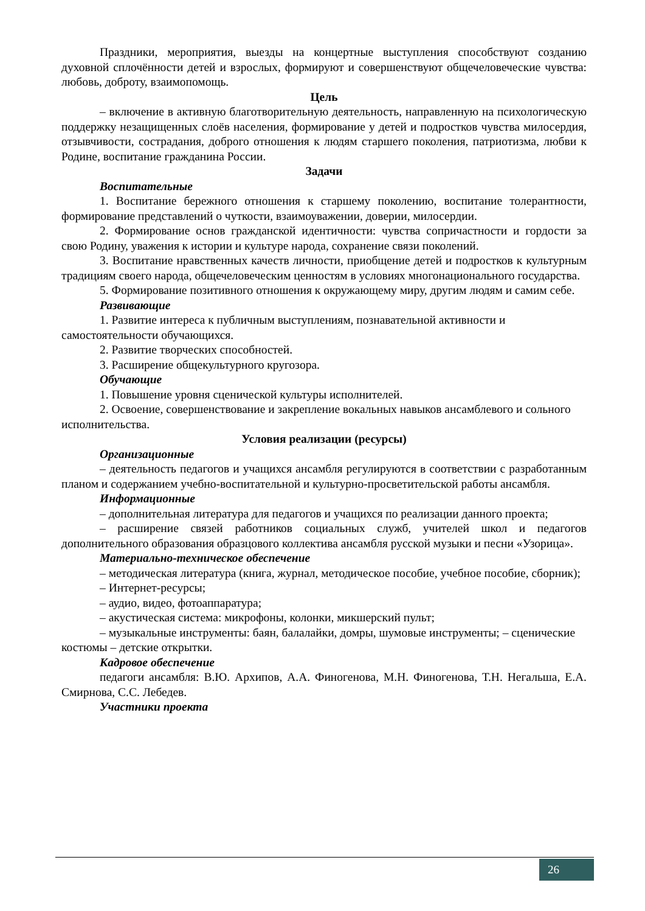Праздники, мероприятия, выезды на концертные выступления способствуют созданию духовной сплочённости детей и взрослых, формируют и совершенствуют общечеловеческие чувства: любовь, доброту, взаимопомощь.
Цель
– включение в активную благотворительную деятельность, направленную на психологическую поддержку незащищенных слоёв населения, формирование у детей и подростков чувства милосердия, отзывчивости, сострадания, доброго отношения к людям старшего поколения, патриотизма, любви к Родине, воспитание гражданина России.
Задачи
Воспитательные
1. Воспитание бережного отношения к старшему поколению, воспитание толерантности, формирование представлений о чуткости, взаимоуважении, доверии, милосердии.
2. Формирование основ гражданской идентичности: чувства сопричастности и гордости за свою Родину, уважения к истории и культуре народа, сохранение связи поколений.
3. Воспитание нравственных качеств личности, приобщение детей и подростков к культурным традициям своего народа, общечеловеческим ценностям в условиях многонационального государства.
5. Формирование позитивного отношения к окружающему миру, другим людям и самим себе.
Развивающие
1. Развитие интереса к публичным выступлениям, познавательной активности и самостоятельности обучающихся.
2. Развитие творческих способностей.
3. Расширение общекультурного кругозора.
Обучающие
1. Повышение уровня сценической культуры исполнителей.
2. Освоение, совершенствование и закрепление вокальных навыков ансамблевого и сольного исполнительства.
Условия реализации (ресурсы)
Организационные
– деятельность педагогов и учащихся ансамбля регулируются в соответствии с разработанным планом и содержанием учебно-воспитательной и культурно-просветительской работы ансамбля.
Информационные
– дополнительная литература для педагогов и учащихся по реализации данного проекта;
– расширение связей работников социальных служб, учителей школ и педагогов дополнительного образования образцового коллектива ансамбля русской музыки и песни «Узорица».
Материально-техническое обеспечение
– методическая литература (книга, журнал, методическое пособие, учебное пособие, сборник);
– Интернет-ресурсы;
– аудио, видео, фотоаппаратура;
– акустическая система: микрофоны, колонки, микшерский пульт;
– музыкальные инструменты: баян, балалайки, домры, шумовые инструменты; – сценические костюмы – детские открытки.
Кадровое обеспечение
педагоги ансамбля: В.Ю. Архипов, А.А. Финогенова, М.Н. Финогенова, Т.Н. Негальша, Е.А. Смирнова, С.С. Лебедев.
Участники проекта
26